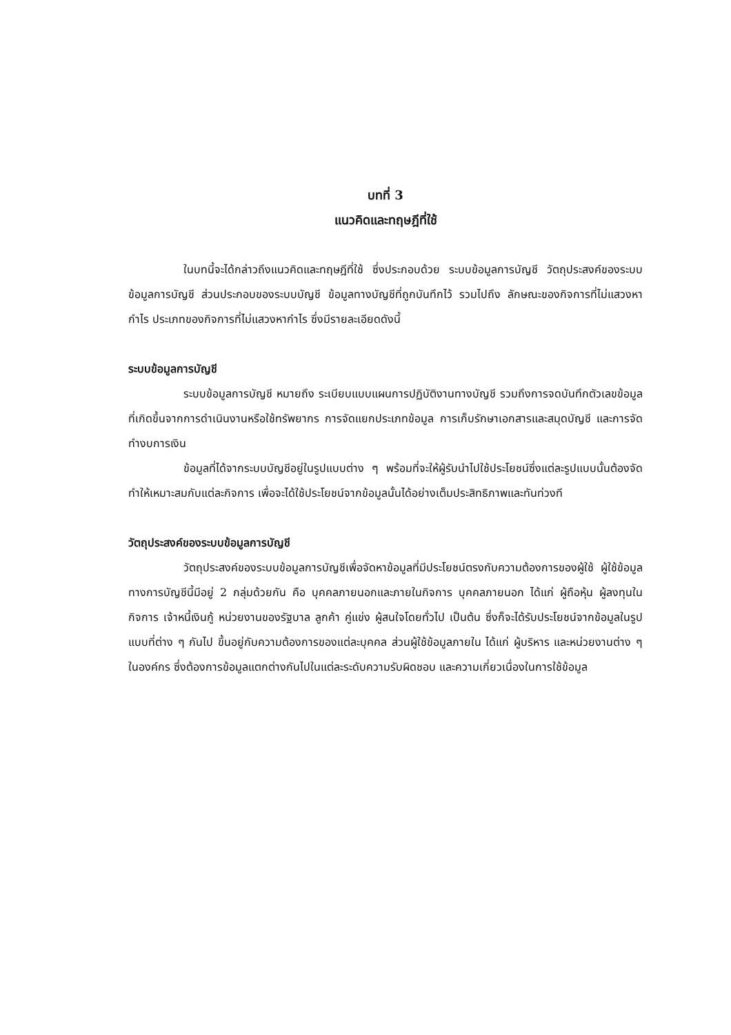บทที่ 3
แนวคิดและทฤษฎีที่ใช้
ในบทนี้จะได้กล่าวถึงแนวคิดและทฤษฎีที่ใช้ ซึ่งประกอบด้วย ระบบข้อมูลการบัญชี วัตถุประสงค์ของระบบข้อมูลการบัญชี ส่วนประกอบของระบบบัญชี ข้อมูลทางบัญชีที่ถูกบันทึกไว้ รวมไปถึง ลักษณะของกิจการที่ไม่แสวงหากำไร ประเภทของกิจการที่ไม่แสวงหากำไร ซึ่งมีรายละเอียดดังนี้
ระบบข้อมูลการบัญชี
ระบบข้อมูลการบัญชี หมายถึง ระเบียบแบบแผนการปฏิบัติงานทางบัญชี รวมถึงการจดบันทึกตัวเลขข้อมูลที่เกิดขึ้นจากการดำเนินงานหรือใช้ทรัพยากร การจัดแยกประเภทข้อมูล การเก็บรักษาเอกสารและสมุดบัญชี และการจัดทำงบการเงิน
ข้อมูลที่ได้จากระบบบัญชีอยู่ในรูปแบบต่าง ๆ พร้อมที่จะให้ผู้รับนำไปใช้ประโยชน์ซึ่งแต่ละรูปแบบนั้นต้องจัดทำให้เหมาะสมกับแต่ละกิจการ เพื่อจะได้ใช้ประโยชน์จากข้อมูลนั้นได้อย่างเต็มประสิทธิภาพและทันท่วงที
วัตถุประสงค์ของระบบข้อมูลการบัญชี
วัตถุประสงค์ของระบบข้อมูลการบัญชีเพื่อจัดหาข้อมูลที่มีประโยชน์ตรงกับความต้องการของผู้ใช้ ผู้ใช้ข้อมูลทางการบัญชีนี้มีอยู่ 2 กลุ่มด้วยกัน คือ บุคคลภายนอกและภายในกิจการ บุคคลภายนอก ได้แก่ ผู้ถือหุ้น ผู้ลงทุนในกิจการ เจ้าหนี้เงินกู้ หน่วยงานของรัฐบาล ลูกค้า คู่แข่ง ผู้สนใจโดยทั่วไป เป็นต้น ซึ่งก็จะได้รับประโยชน์จากข้อมูลในรูปแบบที่ต่าง ๆ กันไป ขึ้นอยู่กับความต้องการของแต่ละบุคคล ส่วนผู้ใช้ข้อมูลภายใน ได้แก่ ผู้บริหาร และหน่วยงานต่าง ๆ ในองค์กร ซึ่งต้องการข้อมูลแตกต่างกันไปในแต่ละระดับความรับผิดชอบ และความเกี่ยวเนื่องในการใช้ข้อมูล